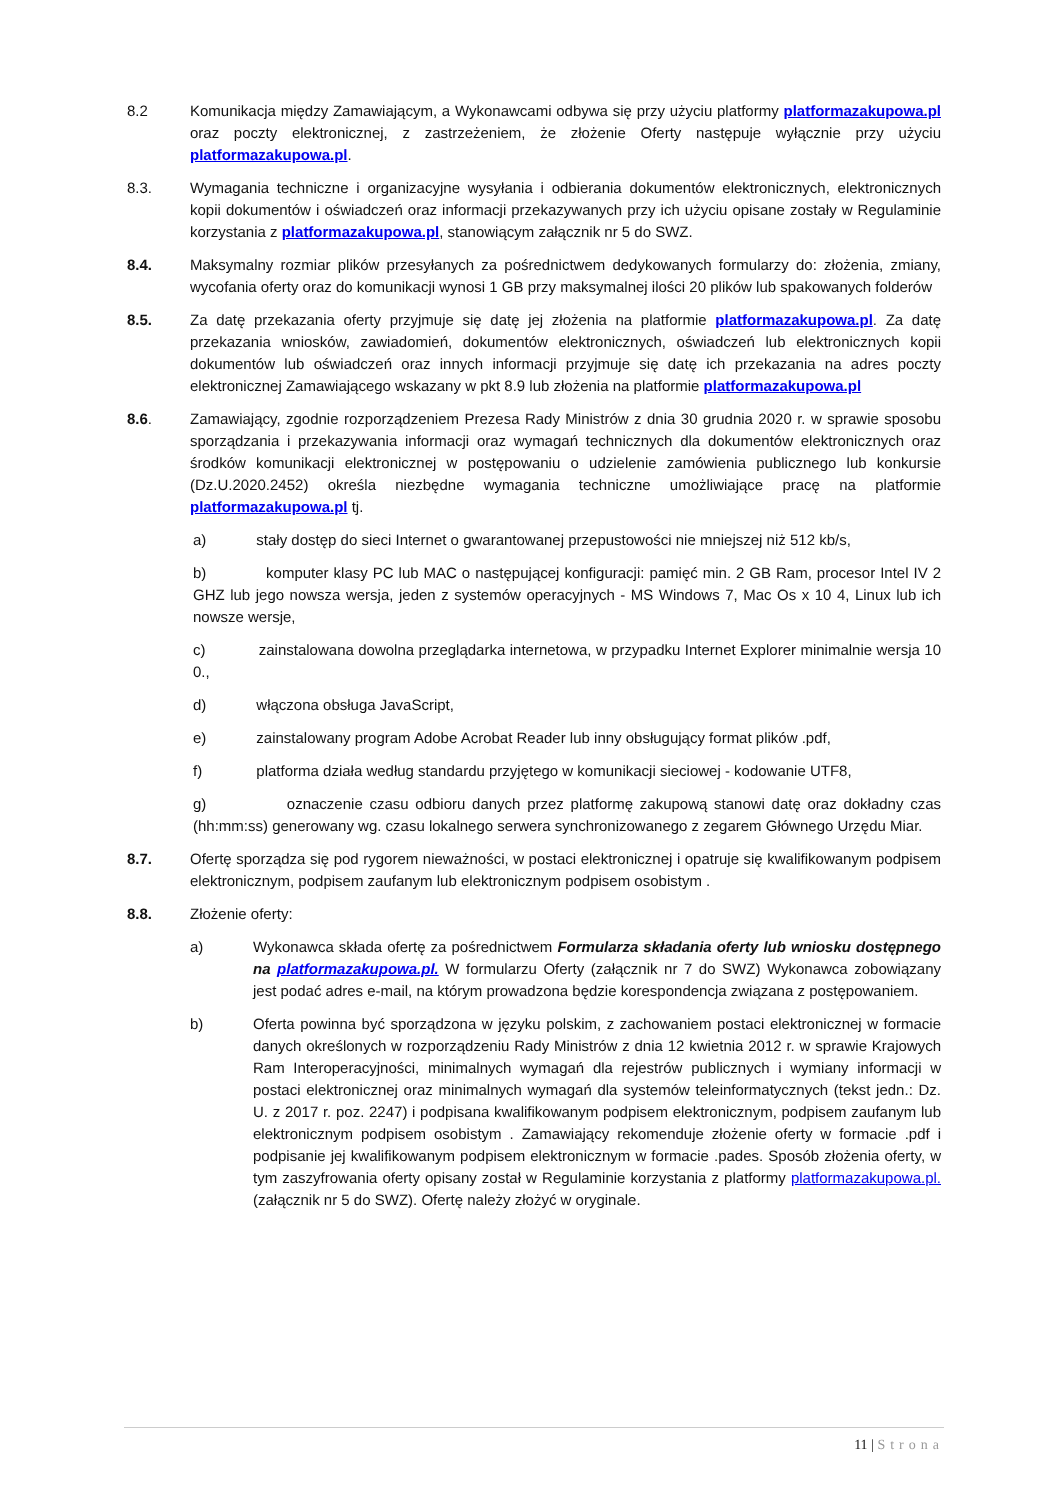8.2 Komunikacja między Zamawiającym, a Wykonawcami odbywa się przy użyciu platformy platformazakupowa.pl oraz poczty elektronicznej, z zastrzeżeniem, że złożenie Oferty następuje wyłącznie przy użyciu platformazakupowa.pl.
8.3. Wymagania techniczne i organizacyjne wysyłania i odbierania dokumentów elektronicznych, elektronicznych kopii dokumentów i oświadczeń oraz informacji przekazywanych przy ich użyciu opisane zostały w Regulaminie korzystania z platformazakupowa.pl, stanowiącym załącznik nr 5 do SWZ.
8.4. Maksymalny rozmiar plików przesyłanych za pośrednictwem dedykowanych formularzy do: złożenia, zmiany, wycofania oferty oraz do komunikacji wynosi 1 GB przy maksymalnej ilości 20 plików lub spakowanych folderów
8.5. Za datę przekazania oferty przyjmuje się datę jej złożenia na platformie platformazakupowa.pl. Za datę przekazania wniosków, zawiadomień, dokumentów elektronicznych, oświadczeń lub elektronicznych kopii dokumentów lub oświadczeń oraz innych informacji przyjmuje się datę ich przekazania na adres poczty elektronicznej Zamawiającego wskazany w pkt 8.9 lub złożenia na platformie platformazakupowa.pl
8.6. Zamawiający, zgodnie rozporządzeniem Prezesa Rady Ministrów z dnia 30 grudnia 2020 r. w sprawie sposobu sporządzania i przekazywania informacji oraz wymagań technicznych dla dokumentów elektronicznych oraz środków komunikacji elektronicznej w postępowaniu o udzielenie zamówienia publicznego lub konkursie (Dz.U.2020.2452) określa niezbędne wymagania techniczne umożliwiające pracę na platformie platformazakupowa.pl tj.
a) stały dostęp do sieci Internet o gwarantowanej przepustowości nie mniejszej niż 512 kb/s,
b) komputer klasy PC lub MAC o następującej konfiguracji: pamięć min. 2 GB Ram, procesor Intel IV 2 GHZ lub jego nowsza wersja, jeden z systemów operacyjnych - MS Windows 7, Mac Os x 10 4, Linux lub ich nowsze wersje,
c) zainstalowana dowolna przeglądarka internetowa, w przypadku Internet Explorer minimalnie wersja 10 0.,
d) włączona obsługa JavaScript,
e) zainstalowany program Adobe Acrobat Reader lub inny obsługujący format plików .pdf,
f) platforma działa według standardu przyjętego w komunikacji sieciowej - kodowanie UTF8,
g) oznaczenie czasu odbioru danych przez platformę zakupową stanowi datę oraz dokładny czas (hh:mm:ss) generowany wg. czasu lokalnego serwera synchronizowanego z zegarem Głównego Urzędu Miar.
8.7. Ofertę sporządza się pod rygorem nieważności, w postaci elektronicznej i opatruje się kwalifikowanym podpisem elektronicznym, podpisem zaufanym lub elektronicznym podpisem osobistym .
8.8. Złożenie oferty:
a) Wykonawca składa ofertę za pośrednictwem Formularza składania oferty lub wniosku dostępnego na platformazakupowa.pl. W formularzu Oferty (załącznik nr 7 do SWZ) Wykonawca zobowiązany jest podać adres e-mail, na którym prowadzona będzie korespondencja związana z postępowaniem.
b) Oferta powinna być sporządzona w języku polskim, z zachowaniem postaci elektronicznej w formacie danych określonych w rozporządzeniu Rady Ministrów z dnia 12 kwietnia 2012 r. w sprawie Krajowych Ram Interoperacyjności, minimalnych wymagań dla rejestrów publicznych i wymiany informacji w postaci elektronicznej oraz minimalnych wymagań dla systemów teleinformatycznych (tekst jedn.: Dz. U. z 2017 r. poz. 2247) i podpisana kwalifikowanym podpisem elektronicznym, podpisem zaufanym lub elektronicznym podpisem osobistym . Zamawiający rekomenduje złożenie oferty w formacie .pdf i podpisanie jej kwalifikowanym podpisem elektronicznym w formacie .pades. Sposób złożenia oferty, w tym zaszyfrowania oferty opisany został w Regulaminie korzystania z platformy platformazakupowa.pl. (załącznik nr 5 do SWZ). Ofertę należy złożyć w oryginale.
11 | Strona